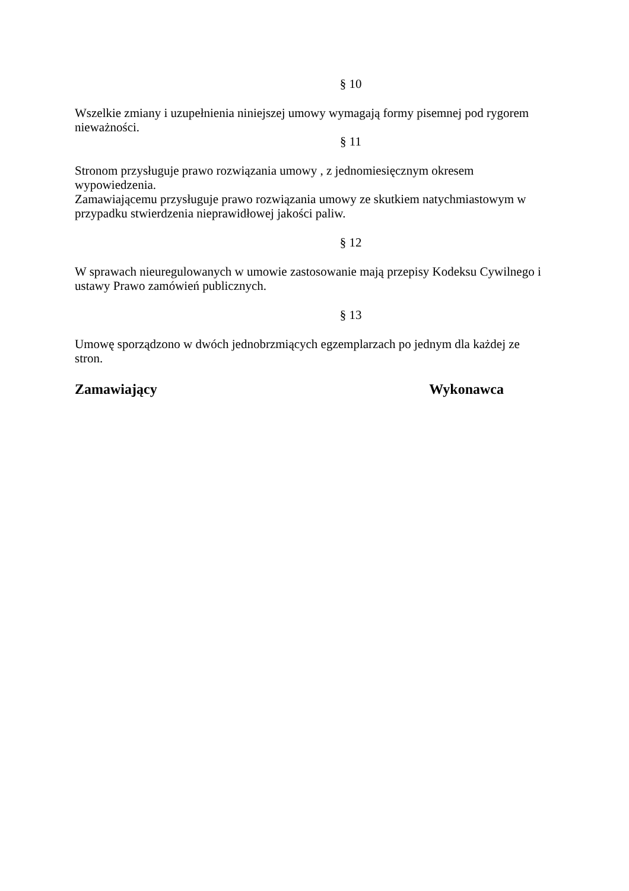§ 10
Wszelkie zmiany i uzupełnienia niniejszej umowy wymagają formy pisemnej pod rygorem nieważności.
§ 11
Stronom przysługuje prawo rozwiązania umowy , z jednomiesięcznym okresem wypowiedzenia.
Zamawiającemu przysługuje prawo rozwiązania umowy ze skutkiem natychmiastowym w przypadku stwierdzenia nieprawidłowej jakości paliw.
§ 12
W sprawach nieuregulowanych w umowie zastosowanie mają przepisy Kodeksu Cywilnego i ustawy Prawo zamówień publicznych.
§ 13
Umowę sporządzono w dwóch jednobrzmiących egzemplarzach po jednym dla każdej ze stron.
Zamawiający Wykonawca